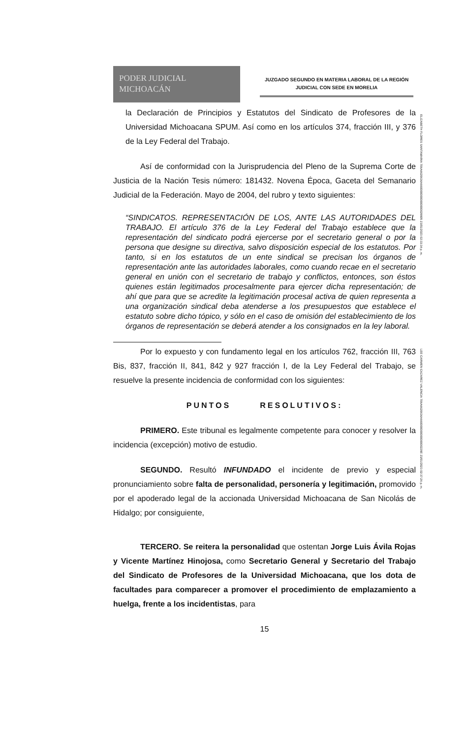PODER JUDICIAL
MICHOACÁN
JUZGADO SEGUNDO EN MATERIA LABORAL DE LA REGIÓN
JUDICIAL CON SEDE EN MORELIA
la Declaración de Principios y Estatutos del Sindicato de Profesores de la Universidad Michoacana SPUM. Así como en los artículos 374, fracción III, y 376 de la Ley Federal del Trabajo.
Así de conformidad con la Jurisprudencia del Pleno de la Suprema Corte de Justicia de la Nación Tesis número: 181432. Novena Época, Gaceta del Semanario Judicial de la Federación. Mayo de 2004, del rubro y texto siguientes:
“SINDICATOS. REPRESENTACIÓN DE LOS, ANTE LAS AUTORIDADES DEL TRABAJO. El artículo 376 de la Ley Federal del Trabajo establece que la representación del sindicato podrá ejercerse por el secretario general o por la persona que designe su directiva, salvo disposición especial de los estatutos. Por tanto, si en los estatutos de un ente sindical se precisan los órganos de representación ante las autoridades laborales, como cuando recae en el secretario general en unión con el secretario de trabajo y conflictos, entonces, son éstos quienes están legitimados procesalmente para ejercer dicha representación; de ahí que para que se acredite la legitimación procesal activa de quien representa a una organización sindical deba atenderse a los presupuestos que establece el estatuto sobre dicho tópico, y sólo en el caso de omisión del establecimiento de los órganos de representación se deberá atender a los consignados en la ley laboral.
Por lo expuesto y con fundamento legal en los artículos 762, fracción III, 763 Bis, 837, fracción II, 841, 842 y 927 fracción I, de la Ley Federal del Trabajo, se resuelve la presente incidencia de conformidad con los siguientes:
PUNTOS RESOLUTIVOS:
PRIMERO. Este tribunal es legalmente competente para conocer y resolver la incidencia (excepción) motivo de estudio.
SEGUNDO. Resultó INFUNDADO el incidente de previo y especial pronunciamiento sobre falta de personalidad, personería y legitimación, promovido por el apoderado legal de la accionada Universidad Michoacana de San Nicolás de Hidalgo; por consiguiente,
TERCERO. Se reitera la personalidad que ostentan Jorge Luis Ávila Rojas y Vicente Martínez Hinojosa, como Secretario General y Secretario del Trabajo del Sindicato de Profesores de la Universidad Michoacana, que los dota de facultades para comparecer a promover el procedimiento de emplazamiento a huelga, frente a los incidentistas, para
15
ELIZABETH FLORES SANTAMARIA 706A6620636A6600000000000000028805 23/01/2023 02:33:34 p. m.
LEE CARMEN CAZAREZ VALENCIA 706A6620636A66000000000000000228E 23/01/2023 02:37:26 p. m.